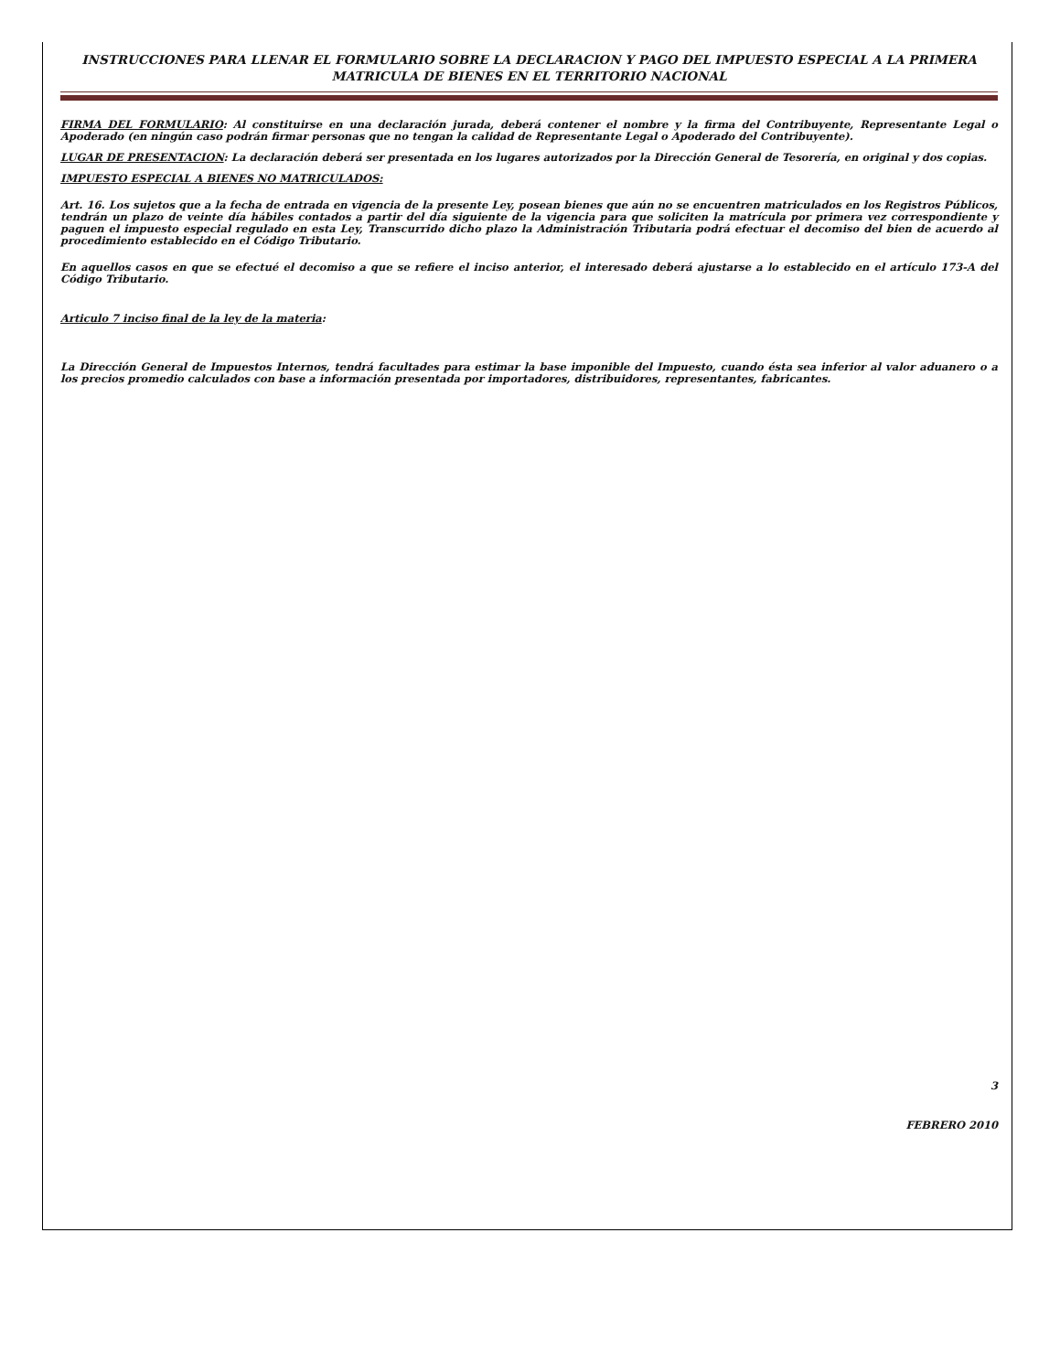INSTRUCCIONES PARA LLENAR EL FORMULARIO SOBRE LA DECLARACION Y PAGO DEL IMPUESTO ESPECIAL A LA PRIMERA MATRICULA DE BIENES EN EL TERRITORIO NACIONAL
FIRMA DEL FORMULARIO: Al constituirse en una declaración jurada, deberá contener el nombre y la firma del Contribuyente, Representante Legal o Apoderado (en ningún caso podrán firmar personas que no tengan la calidad de Representante Legal o Apoderado del Contribuyente).
LUGAR DE PRESENTACION: La declaración deberá ser presentada en los lugares autorizados por la Dirección General de Tesorería, en original y dos copias.
IMPUESTO ESPECIAL A BIENES NO MATRICULADOS:
Art. 16. Los sujetos que a la fecha de entrada en vigencia de la presente Ley, posean bienes que aún no se encuentren matriculados en los Registros Públicos, tendrán un plazo de veinte día hábiles contados a partir del día siguiente de la vigencia para que soliciten la matrícula por primera vez correspondiente y paguen el impuesto especial regulado en esta Ley, Transcurrido dicho plazo la Administración Tributaria podrá efectuar el decomiso del bien de acuerdo al procedimiento establecido en el Código Tributario.
En aquellos casos en que se efectué el decomiso a que se refiere el inciso anterior, el interesado deberá ajustarse a lo establecido en el artículo 173-A del Código Tributario.
Articulo 7 inciso final de la ley de la materia:
La Dirección General de Impuestos Internos, tendrá facultades para estimar la base imponible del Impuesto, cuando ésta sea inferior al valor aduanero o a los precios promedio calculados con base a información presentada por importadores, distribuidores, representantes, fabricantes.
3
FEBRERO 2010